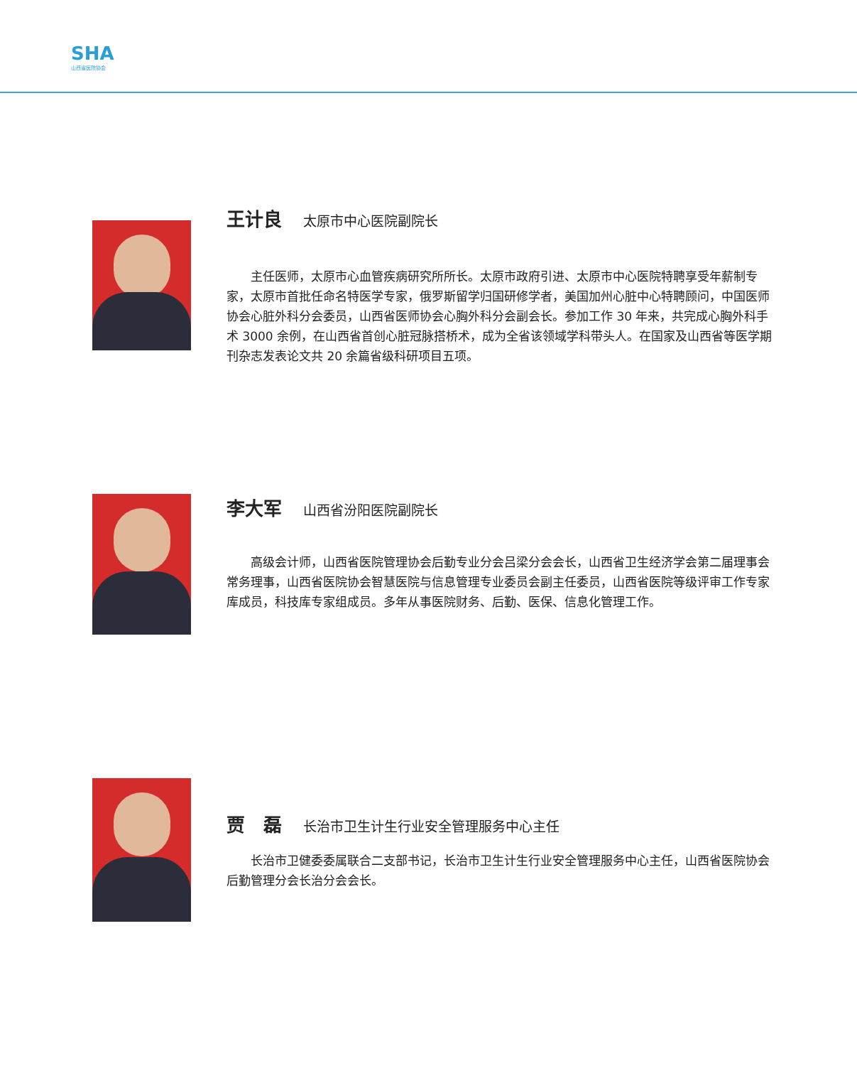SHA
山西省医院协会
王计良 太原市中心医院副院长
主任医师，太原市心血管疾病研究所所长。太原市政府引进、太原市中心医院特聘享受年薪制专家，太原市首批任命名特医学专家，俄罗斯留学归国研修学者，美国加州心脏中心特聘顾问，中国医师协会心脏外科分会委员，山西省医师协会心胸外科分会副会长。参加工作 30 年来，共完成心胸外科手术 3000 余例，在山西省首创心脏冠脉搭桥术，成为全省该领域学科带头人。在国家及山西省等医学期刊杂志发表论文共 20 余篇省级科研项目五项。
李大军 山西省汾阳医院副院长
高级会计师，山西省医院管理协会后勤专业分会吕梁分会会长，山西省卫生经济学会第二届理事会常务理事，山西省医院协会智慧医院与信息管理专业委员会副主任委员，山西省医院等级评审工作专家库成员，科技库专家组成员。多年从事医院财务、后勤、医保、信息化管理工作。
贾　磊 长治市卫生计生行业安全管理服务中心主任
长治市卫健委委属联合二支部书记，长治市卫生计生行业安全管理服务中心主任，山西省医院协会后勤管理分会长治分会会长。